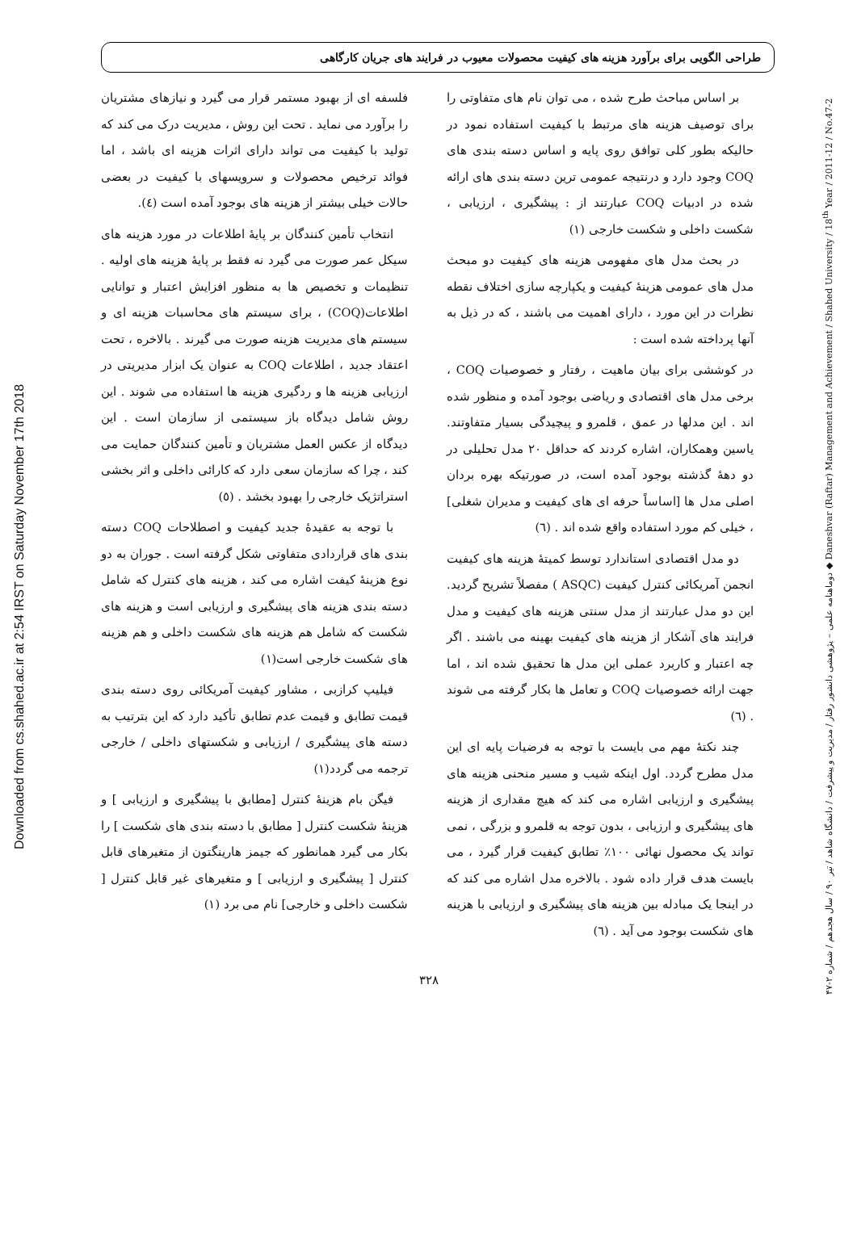Downloaded from cs.shahed.ac.ir at 2:54 IRST on Saturday November 17th 2018
دوماهنامه علمی – پژوهشی دانشور رفتار / مدیریت و پیشرفت / دانشگاه شاهد / تیر ۹۰ / سال هجدهم / شماره ۲-۴۷ ◆ Daneshvar (Raftar) Management and Achievement / Shahed University / 18<sup>th</sup> Year / 2011-12 / No.47-2
طراحی الگویی برای برآورد هزینه های کیفیت محصولات معیوب در فرایند های جریان کارگاهی
فلسفه ای از بهبود مستمر قرار می گیرد و نیازهای مشتریان را برآورد می نماید . تحت این روش ، مدیریت درک می کند که تولید با کیفیت می تواند دارای اثرات هزینه ای باشد ، اما فوائد ترخیص محصولات و سرویسهای با کیفیت در بعضی حالات خیلی بیشتر از هزینه های بوجود آمده است (٤).
انتخاب تأمین کنندگان بر پایهٔ اطلاعات در مورد هزینه های سیکل عمر صورت می گیرد نه فقط بر پایهٔ هزینه های اولیه . تنظیمات و تخصیص ها به منظور افزایش اعتبار و توانایی اطلاعات(COQ) ، برای سیستم های محاسبات هزینه ای و سیستم های مدیریت هزینه صورت می گیرند . بالاخره ، تحت اعتقاد جدید ، اطلاعات COQ به عنوان یک ابزار مدیریتی در ارزیابی هزینه ها و ردگیری هزینه ها استفاده می شوند . این روش شامل دیدگاه باز سیستمی از سازمان است . این دیدگاه از عکس العمل مشتریان و تأمین کنندگان حمایت می کند ، چرا که سازمان سعی دارد که کارائی داخلی و اثر بخشی استراتژیک خارجی را بهبود بخشد . (٥)
با توجه به عقیدهٔ جدید کیفیت و اصطلاحات COQ دسته بندی های قراردادی متفاوتی شکل گرفته است . جوران به دو نوع هزینهٔ کیفت اشاره می کند ، هزینه های کنترل که شامل دسته بندی هزینه های پیشگیری و ارزیابی است و هزینه های شکست که شامل هم هزینه های شکست داخلی و هم هزینه های شکست خارجی است(١)
فیلیپ کرازبی ، مشاور کیفیت آمریکائی روی دسته بندی قیمت تطابق و قیمت عدم تطابق تأکید دارد که این بترتیب به دسته های پیشگیری / ارزیابی و شکستهای داخلی / خارجی ترجمه می گردد(١)
فیگن بام هزینهٔ کنترل [مطابق با پیشگیری و ارزیابی ] و هزینهٔ شکست کنترل [ مطابق با دسته بندی های شکست ] را بکار می گیرد همانطور که جیمز هارینگتون از متغیرهای قابل کنترل [ پیشگیری و ارزیابی ] و متغیرهای غیر قابل کنترل [ شکست داخلی و خارجی] نام می برد (١)
بر اساس مباحث طرح شده ، می توان نام های متفاوتی را برای توصیف هزینه های مرتبط با کیفیت استفاده نمود در حالیکه بطور کلی توافق روی پایه و اساس دسته بندی های COQ وجود دارد و درنتیجه عمومی ترین دسته بندی های ارائه شده در ادبیات COQ عبارتند از : پیشگیری ، ارزیابی ، شکست داخلی و شکست خارجی (١)
در بحث مدل های مفهومی هزینه های کیفیت دو مبحث مدل های عمومی هزینهٔ کیفیت و یکپارچه سازی اختلاف نقطه نظرات در این مورد ، دارای اهمیت می باشند ، که در ذیل به آنها پرداخته شده است :
در کوششی برای بیان ماهیت ، رفتار و خصوصیات COQ ، برخی مدل های اقتصادی و ریاضی بوجود آمده و منظور شده اند . این مدلها در عمق ، قلمرو و پیچیدگی بسیار متفاوتند. یاسین وهمکاران، اشاره کردند که حداقل ٢٠ مدل تحلیلی در دو دههٔ گذشته بوجود آمده است، در صورتیکه بهره بردان اصلی مدل ها [اساساً حرفه ای های کیفیت و مدیران شغلی] ، خیلی کم مورد استفاده واقع شده اند . (٦)
دو مدل اقتصادی استاندارد توسط کمیتهٔ هزینه های کیفیت انجمن آمریکائی کنترل کیفیت (ASQC ) مفصلاً تشریح گردید. این دو مدل عبارتند از مدل سنتی هزینه های کیفیت و مدل فرایند های آشکار از هزینه های کیفیت بهینه می باشند . اگر چه اعتبار و کاربرد عملی این مدل ها تحقیق شده اند ، اما جهت ارائه خصوصیات COQ و تعامل ها بکار گرفته می شوند . (٦)
چند نکتهٔ مهم می بایست با توجه به فرضیات پایه ای این مدل مطرح گردد. اول اینکه شیب و مسیر منحنی هزینه های پیشگیری و ارزیابی اشاره می کند که هیچ مقداری از هزینه های پیشگیری و ارزیابی ، بدون توجه به قلمرو و بزرگی ، نمی تواند یک محصول نهائی ١٠٠٪ تطابق کیفیت قرار گیرد ، می بایست هدف قرار داده شود . بالاخره مدل اشاره می کند که در اینجا یک مبادله بین هزینه های پیشگیری و ارزیابی با هزینه های شکست بوجود می آید . (٦)
٣٢٨